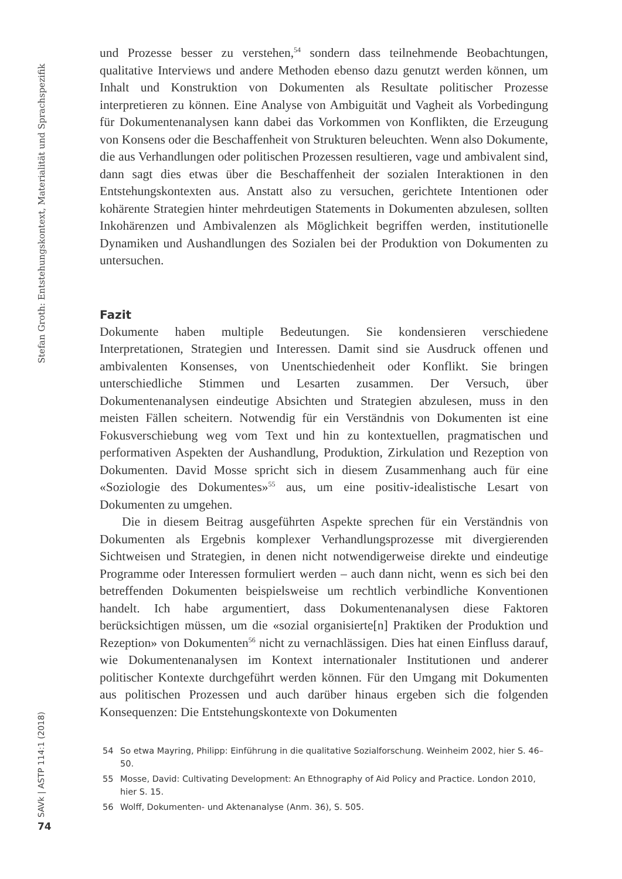Stefan Groth: Entstehungskontext, Materialität und Sprachspezifik
SAVk | ASTP 114:1 (2018)
74
und Prozesse besser zu verstehen,<sup>54</sup> sondern dass teilnehmende Beobachtungen, qualitative Interviews und andere Methoden ebenso dazu genutzt werden können, um Inhalt und Konstruktion von Dokumenten als Resultate politischer Prozesse interpretieren zu können. Eine Analyse von Ambiguität und Vagheit als Vorbedingung für Dokumentenanalysen kann dabei das Vorkommen von Konflikten, die Erzeugung von Konsens oder die Beschaffenheit von Strukturen beleuchten. Wenn also Dokumente, die aus Verhandlungen oder politischen Prozessen resultieren, vage und ambivalent sind, dann sagt dies etwas über die Beschaffenheit der sozialen Interaktionen in den Entstehungskontexten aus. Anstatt also zu versuchen, gerichtete Intentionen oder kohärente Strategien hinter mehrdeutigen Statements in Dokumenten abzulesen, sollten Inkohärenzen und Ambivalenzen als Möglichkeit begriffen werden, institutionelle Dynamiken und Aushandlungen des Sozialen bei der Produktion von Dokumenten zu untersuchen.
Fazit
Dokumente haben multiple Bedeutungen. Sie kondensieren verschiedene Interpretationen, Strategien und Interessen. Damit sind sie Ausdruck offenen und ambivalenten Konsenses, von Unentschiedenheit oder Konflikt. Sie bringen unterschiedliche Stimmen und Lesarten zusammen. Der Versuch, über Dokumentenanalysen eindeutige Absichten und Strategien abzulesen, muss in den meisten Fällen scheitern. Notwendig für ein Verständnis von Dokumenten ist eine Fokusverschiebung weg vom Text und hin zu kontextuellen, pragmatischen und performativen Aspekten der Aushandlung, Produktion, Zirkulation und Rezeption von Dokumenten. David Mosse spricht sich in diesem Zusammenhang auch für eine «Soziologie des Dokumentes»<sup>55</sup> aus, um eine positiv-idealistische Lesart von Dokumenten zu umgehen.
Die in diesem Beitrag ausgeführten Aspekte sprechen für ein Verständnis von Dokumenten als Ergebnis komplexer Verhandlungsprozesse mit divergierenden Sichtweisen und Strategien, in denen nicht notwendigerweise direkte und eindeutige Programme oder Interessen formuliert werden – auch dann nicht, wenn es sich bei den betreffenden Dokumenten beispielsweise um rechtlich verbindliche Konventionen handelt. Ich habe argumentiert, dass Dokumentenanalysen diese Faktoren berücksichtigen müssen, um die «sozial organisierte[n] Praktiken der Produktion und Rezeption» von Dokumenten<sup>56</sup> nicht zu vernachlässigen. Dies hat einen Einfluss darauf, wie Dokumentenanalysen im Kontext internationaler Institutionen und anderer politischer Kontexte durchgeführt werden können. Für den Umgang mit Dokumenten aus politischen Prozessen und auch darüber hinaus ergeben sich die folgenden Konsequenzen: Die Entstehungskontexte von Dokumenten
54 So etwa Mayring, Philipp: Einführung in die qualitative Sozialforschung. Weinheim 2002, hier S. 46–50.
55 Mosse, David: Cultivating Development: An Ethnography of Aid Policy and Practice. London 2010, hier S. 15.
56 Wolff, Dokumenten- und Aktenanalyse (Anm. 36), S. 505.